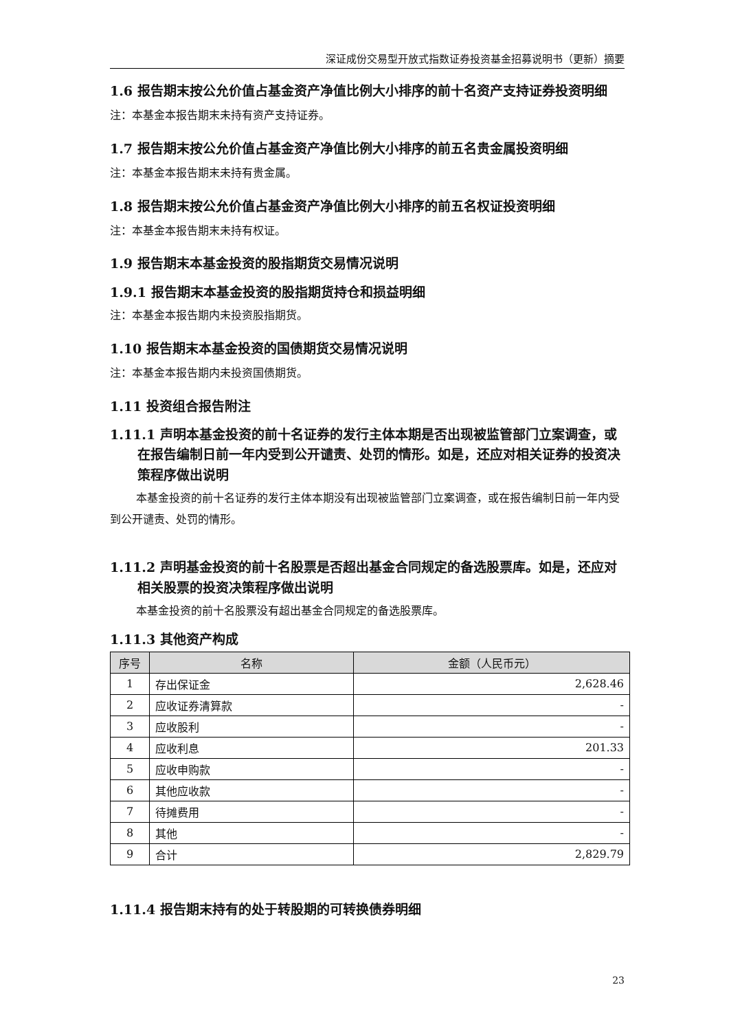深证成份交易型开放式指数证券投资基金招募说明书（更新）摘要
1.6 报告期末按公允价值占基金资产净值比例大小排序的前十名资产支持证券投资明细
注：本基金本报告期末未持有资产支持证券。
1.7 报告期末按公允价值占基金资产净值比例大小排序的前五名贵金属投资明细
注：本基金本报告期末未持有贵金属。
1.8 报告期末按公允价值占基金资产净值比例大小排序的前五名权证投资明细
注：本基金本报告期末未持有权证。
1.9 报告期末本基金投资的股指期货交易情况说明
1.9.1 报告期末本基金投资的股指期货持仓和损益明细
注：本基金本报告期内未投资股指期货。
1.10 报告期末本基金投资的国债期货交易情况说明
注：本基金本报告期内未投资国债期货。
1.11 投资组合报告附注
1.11.1 声明本基金投资的前十名证券的发行主体本期是否出现被监管部门立案调查，或在报告编制日前一年内受到公开谴责、处罚的情形。如是，还应对相关证券的投资决策程序做出说明
本基金投资的前十名证券的发行主体本期没有出现被监管部门立案调查，或在报告编制日前一年内受到公开谴责、处罚的情形。
1.11.2 声明基金投资的前十名股票是否超出基金合同规定的备选股票库。如是，还应对相关股票的投资决策程序做出说明
本基金投资的前十名股票没有超出基金合同规定的备选股票库。
1.11.3 其他资产构成
| 序号 | 名称 | 金额（人民币元） |
| --- | --- | --- |
| 1 | 存出保证金 | 2,628.46 |
| 2 | 应收证券清算款 | - |
| 3 | 应收股利 | - |
| 4 | 应收利息 | 201.33 |
| 5 | 应收申购款 | - |
| 6 | 其他应收款 | - |
| 7 | 待摊费用 | - |
| 8 | 其他 | - |
| 9 | 合计 | 2,829.79 |
1.11.4 报告期末持有的处于转股期的可转换债券明细
23